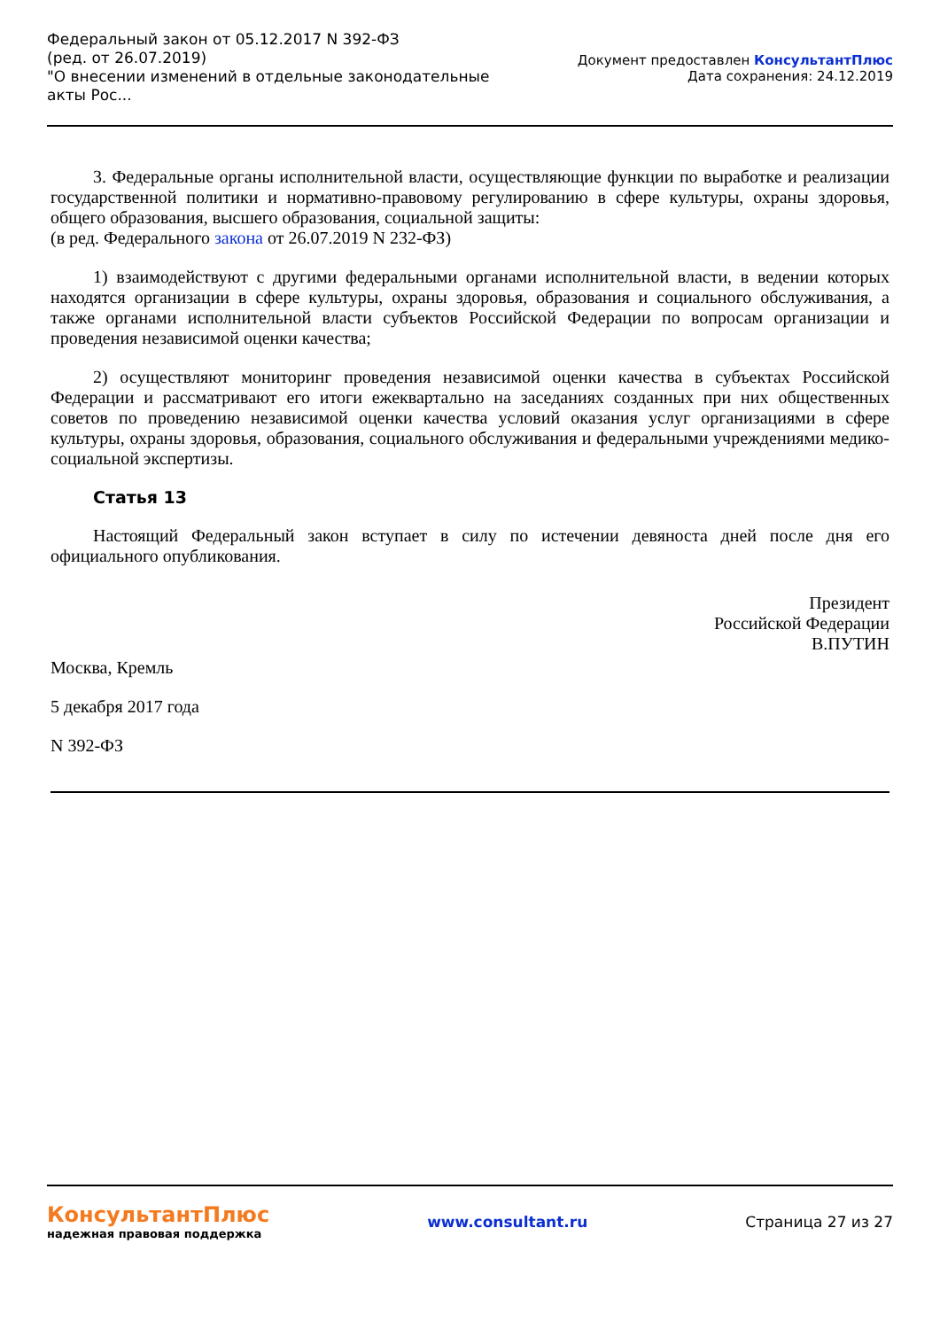Федеральный закон от 05.12.2017 N 392-ФЗ
(ред. от 26.07.2019)
"О внесении изменений в отдельные законодательные акты Рос...
Документ предоставлен КонсультантПлюс
Дата сохранения: 24.12.2019
3. Федеральные органы исполнительной власти, осуществляющие функции по выработке и реализации государственной политики и нормативно-правовому регулированию в сфере культуры, охраны здоровья, общего образования, высшего образования, социальной защиты:
(в ред. Федерального закона от 26.07.2019 N 232-ФЗ)
1) взаимодействуют с другими федеральными органами исполнительной власти, в ведении которых находятся организации в сфере культуры, охраны здоровья, образования и социального обслуживания, а также органами исполнительной власти субъектов Российской Федерации по вопросам организации и проведения независимой оценки качества;
2) осуществляют мониторинг проведения независимой оценки качества в субъектах Российской Федерации и рассматривают его итоги ежеквартально на заседаниях созданных при них общественных советов по проведению независимой оценки качества условий оказания услуг организациями в сфере культуры, охраны здоровья, образования, социального обслуживания и федеральными учреждениями медико-социальной экспертизы.
Статья 13
Настоящий Федеральный закон вступает в силу по истечении девяноста дней после дня его официального опубликования.
Президент
Российской Федерации
В.ПУТИН
Москва, Кремль
5 декабря 2017 года
N 392-ФЗ
КонсультантПлюс
надежная правовая поддержка
www.consultant.ru Страница 27 из 27